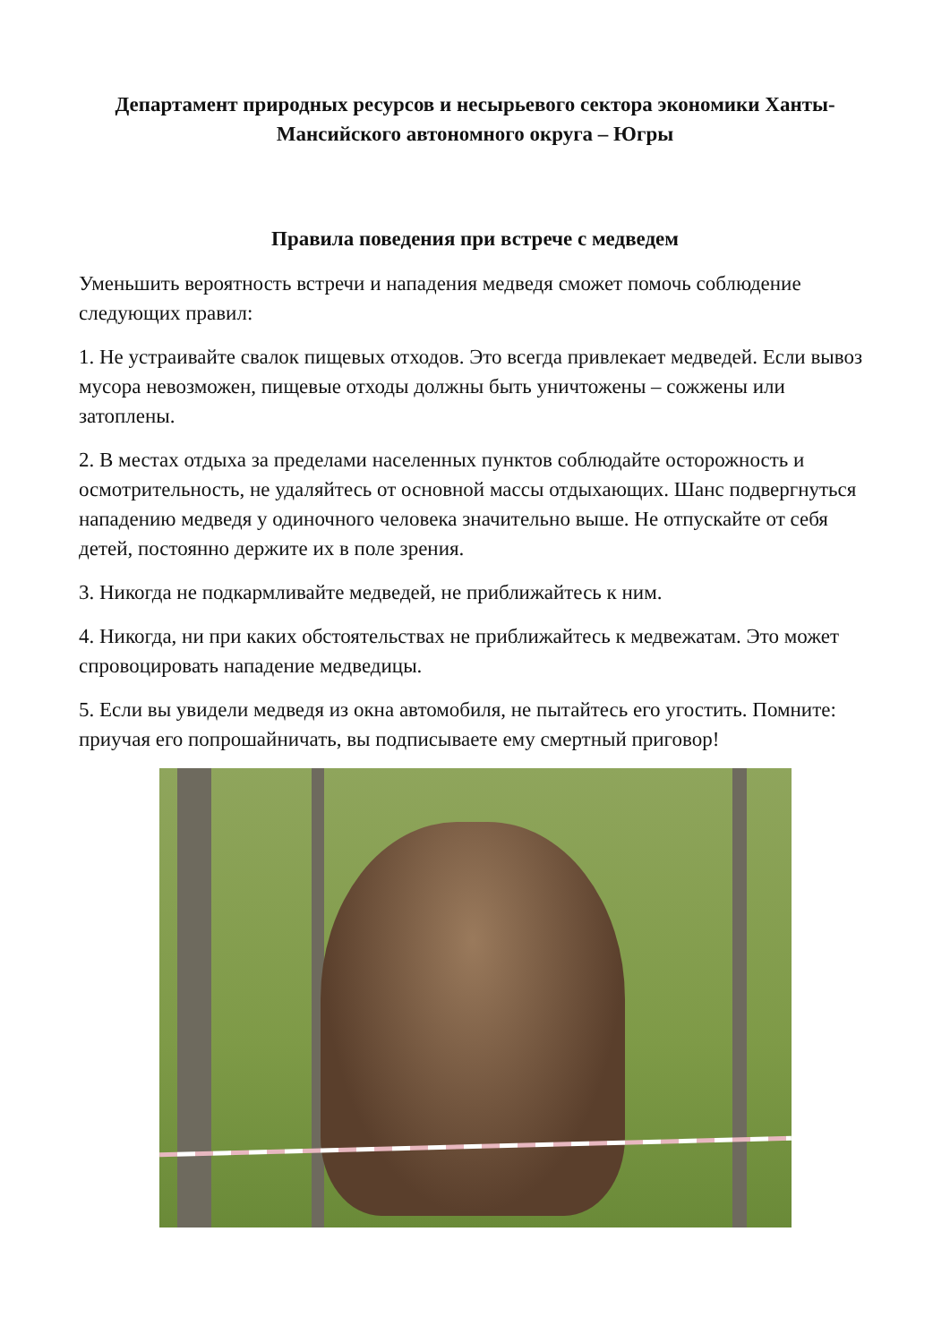Департамент природных ресурсов и несырьевого сектора экономики Ханты-Мансийского автономного округа – Югры
Правила поведения при встрече с медведем
Уменьшить вероятность встречи и нападения медведя сможет помочь соблюдение следующих правил:
1. Не устраивайте свалок пищевых отходов. Это всегда привлекает медведей. Если вывоз мусора невозможен, пищевые отходы должны быть уничтожены – сожжены или затоплены.
2. В местах отдыха за пределами населенных пунктов соблюдайте осторожность и осмотрительность, не удаляйтесь от основной массы отдыхающих. Шанс подвергнуться нападению медведя у одиночного человека значительно выше. Не отпускайте от себя детей, постоянно держите их в поле зрения.
3. Никогда не подкармливайте медведей, не приближайтесь к ним.
4. Никогда, ни при каких обстоятельствах не приближайтесь к медвежатам. Это может спровоцировать нападение медведицы.
5. Если вы увидели медведя из окна автомобиля, не пытайтесь его угостить. Помните: приучая его попрошайничать, вы подписываете ему смертный приговор!